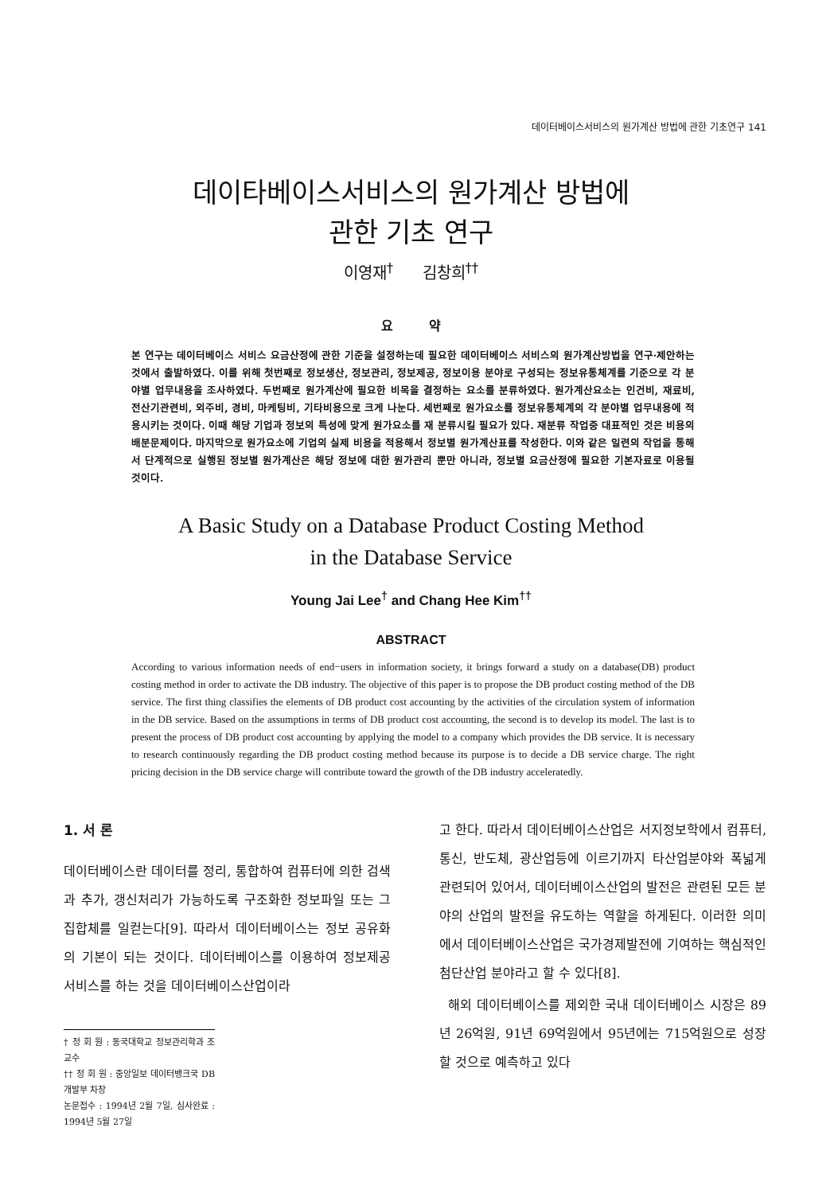데이터베이스서비스의 원가계산 방법에 관한 기초연구 141
데이타베이스서비스의 원가계산 방법에
관한 기초 연구
이영재<sup>†</sup> 김창희<sup>††</sup>
요 약
본 연구는 데이터베이스 서비스 요금산정에 관한 기준을 설정하는데 필요한 데이터베이스 서비스의 원가계산방법을 연구·제안하는 것에서 출발하였다. 이를 위해 첫번째로 정보생산, 정보관리, 정보제공, 정보이용 분야로 구성되는 정보유통체계를 기준으로 각 분야별 업무내용을 조사하였다. 두번째로 원가계산에 필요한 비목을 결정하는 요소를 분류하였다. 원가계산요소는 인건비, 재료비, 전산기관련비, 외주비, 경비, 마케팅비, 기타비용으로 크게 나눈다. 세번째로 원가요소를 정보유통체계의 각 분야별 업무내용에 적용시키는 것이다. 이때 해당 기업과 정보의 특성에 맞게 원가요소를 재 분류시킬 필요가 있다. 재분류 작업중 대표적인 것은 비용의 배분문제이다. 마지막으로 원가요소에 기업의 실제 비용을 적용해서 정보별 원가계산표를 작성한다. 이와 같은 일련의 작업을 통해서 단계적으로 실행된 정보별 원가계산은 해당 정보에 대한 원가관리 뿐만 아니라, 정보별 요금산정에 필요한 기본자료로 이용될 것이다.
A Basic Study on a Database Product Costing Method
in the Database Service
Young Jai Lee<sup>†</sup> and Chang Hee Kim<sup>††</sup>
ABSTRACT
According to various information needs of end−users in information society, it brings forward a study on a database(DB) product costing method in order to activate the DB industry. The objective of this paper is to propose the DB product costing method of the DB service. The first thing classifies the elements of DB product cost accounting by the activities of the circulation system of information in the DB service. Based on the assumptions in terms of DB product cost accounting, the second is to develop its model. The last is to present the process of DB product cost accounting by applying the model to a company which provides the DB service. It is necessary to research continuously regarding the DB product costing method because its purpose is to decide a DB service charge. The right pricing decision in the DB service charge will contribute toward the growth of the DB industry acceleratedly.
1. 서 론
데이터베이스란 데이터를 정리, 통합하여 컴퓨터에 의한 검색과 추가, 갱신처리가 가능하도록 구조화한 정보파일 또는 그 집합체를 일컫는다[9]. 따라서 데이터베이스는 정보 공유화의 기본이 되는 것이다. 데이터베이스를 이용하여 정보제공 서비스를 하는 것을 데이터베이스산업이라
† 정 회 원 : 동국대학교 정보관리학과 조교수
†† 정 회 원 : 중앙일보 데이터뱅크국 DB개발부 차장
논문접수 : 1994년 2월 7일, 심사완료 : 1994년 5월 27일
고 한다. 따라서 데이터베이스산업은 서지정보학에서 컴퓨터, 통신, 반도체, 광산업등에 이르기까지 타산업분야와 폭넓게 관련되어 있어서, 데이터베이스산업의 발전은 관련된 모든 분야의 산업의 발전을 유도하는 역할을 하게된다. 이러한 의미에서 데이터베이스산업은 국가경제발전에 기여하는 핵심적인 첨단산업 분야라고 할 수 있다[8].
해외 데이터베이스를 제외한 국내 데이터베이스 시장은 89년 26억원, 91년 69억원에서 95년에는 715억원으로 성장할 것으로 예측하고 있다